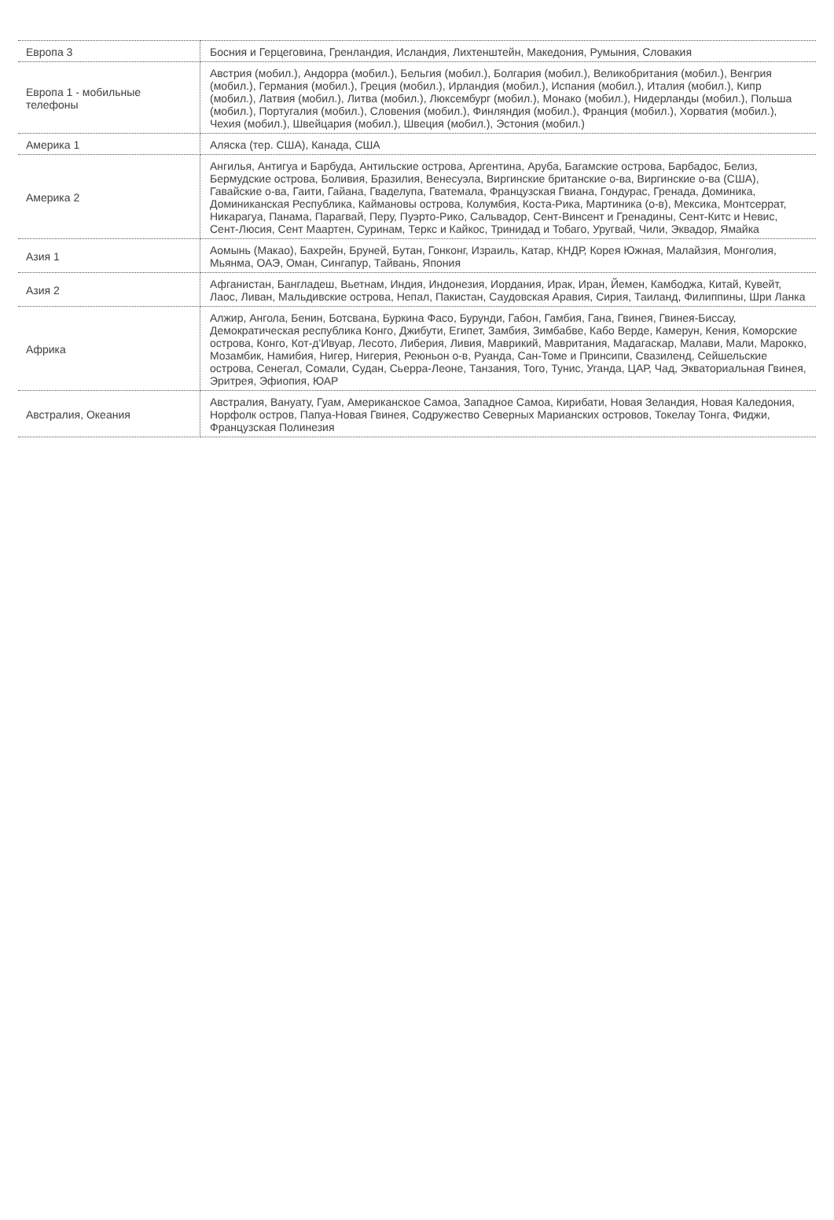| Европа 3 | Босния и Герцеговина, Гренландия, Исландия, Лихтенштейн, Македония, Румыния, Словакия |
| Европа 1 - мобильные телефоны | Австрия (мобил.), Андорра (мобил.), Бельгия (мобил.), Болгария (мобил.), Великобритания (мобил.), Венгрия (мобил.), Германия (мобил.), Греция (мобил.), Ирландия (мобил.), Испания (мобил.), Италия (мобил.), Кипр (мобил.), Латвия (мобил.), Литва (мобил.), Люксембург (мобил.), Монако (мобил.), Нидерланды (мобил.), Польша (мобил.), Португалия (мобил.), Словения (мобил.), Финляндия (мобил.), Франция (мобил.), Хорватия (мобил.), Чехия (мобил.), Швейцария (мобил.), Швеция (мобил.), Эстония (мобил.) |
| Америка 1 | Аляска (тер. США), Канада, США |
| Америка 2 | Ангилья, Антигуа и Барбуда, Антильские острова, Аргентина, Аруба, Багамские острова, Барбадос, Белиз, Бермудские острова, Боливия, Бразилия, Венесуэла, Виргинские британские о-ва, Виргинские о-ва (США), Гавайские о-ва, Гаити, Гайана, Гваделупа, Гватемала, Французская Гвиана, Гондурас, Гренада, Доминика, Доминиканская Республика, Каймановы острова, Колумбия, Коста-Рика, Мартиника (о-в), Мексика, Монтсеррат, Никарагуа, Панама, Парагвай, Перу, Пуэрто-Рико, Сальвадор, Сент-Винсент и Гренадины, Сент-Китс и Невис, Сент-Люсия, Сент Маартен, Суринам, Теркс и Кайкос, Тринидад и Тобаго, Уругвай, Чили, Эквадор, Ямайка |
| Азия 1 | Аомынь (Макао), Бахрейн, Бруней, Бутан, Гонконг, Израиль, Катар, КНДР, Корея Южная, Малайзия, Монголия, Мьянма, ОАЭ, Оман, Сингапур, Тайвань, Япония |
| Азия 2 | Афганистан, Бангладеш, Вьетнам, Индия, Индонезия, Иордания, Ирак, Иран, Йемен, Камбоджа, Китай, Кувейт, Лаос, Ливан, Мальдивские острова, Непал, Пакистан, Саудовская Аравия, Сирия, Таиланд, Филиппины, Шри Ланка |
| Африка | Алжир, Ангола, Бенин, Ботсвана, Буркина Фасо, Бурунди, Габон, Гамбия, Гана, Гвинея, Гвинея-Биссау, Демократическая республика Конго, Джибути, Египет, Замбия, Зимбабве, Кабо Верде, Камерун, Кения, Коморские острова, Конго, Кот-д'Ивуар, Лесото, Либерия, Ливия, Маврикий, Мавритания, Мадагаскар, Малави, Мали, Марокко, Мозамбик, Намибия, Нигер, Нигерия, Реюньон о-в, Руанда, Сан-Томе и Принсипи, Свазиленд, Сейшельские острова, Сенегал, Сомали, Судан, Сьерра-Леоне, Танзания, Того, Тунис, Уганда, ЦАР, Чад, Экваториальная Гвинея, Эритрея, Эфиопия, ЮАР |
| Австралия, Океания | Австралия, Вануату, Гуам, Американское Самоа, Западное Самоа, Кирибати, Новая Зеландия, Новая Каледония, Норфолк остров, Папуа-Новая Гвинея, Содружество Северных Марианских островов, Токелау Тонга, Фиджи, Французская Полинезия |